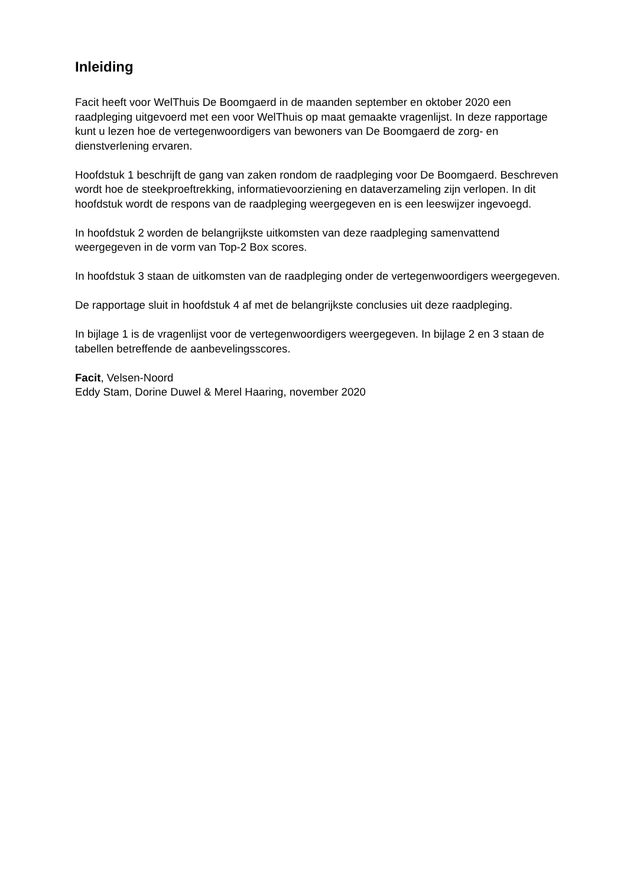Inleiding
Facit heeft voor WelThuis De Boomgaerd in de maanden september en oktober 2020 een raadpleging uitgevoerd met een voor WelThuis op maat gemaakte vragenlijst. In deze rapportage kunt u lezen hoe de vertegenwoordigers van bewoners van De Boomgaerd de zorg- en dienstverlening ervaren.
Hoofdstuk 1 beschrijft de gang van zaken rondom de raadpleging voor De Boomgaerd. Beschreven wordt hoe de steekproeftrekking, informatievoorziening en dataverzameling zijn verlopen. In dit hoofdstuk wordt de respons van de raadpleging weergegeven en is een leeswijzer ingevoegd.
In hoofdstuk 2 worden de belangrijkste uitkomsten van deze raadpleging samenvattend weergegeven in de vorm van Top-2 Box scores.
In hoofdstuk 3 staan de uitkomsten van de raadpleging onder de vertegenwoordigers weergegeven.
De rapportage sluit in hoofdstuk 4 af met de belangrijkste conclusies uit deze raadpleging.
In bijlage 1 is de vragenlijst voor de vertegenwoordigers weergegeven. In bijlage 2 en 3 staan de tabellen betreffende de aanbevelingsscores.
Facit, Velsen-Noord
Eddy Stam, Dorine Duwel & Merel Haaring, november 2020